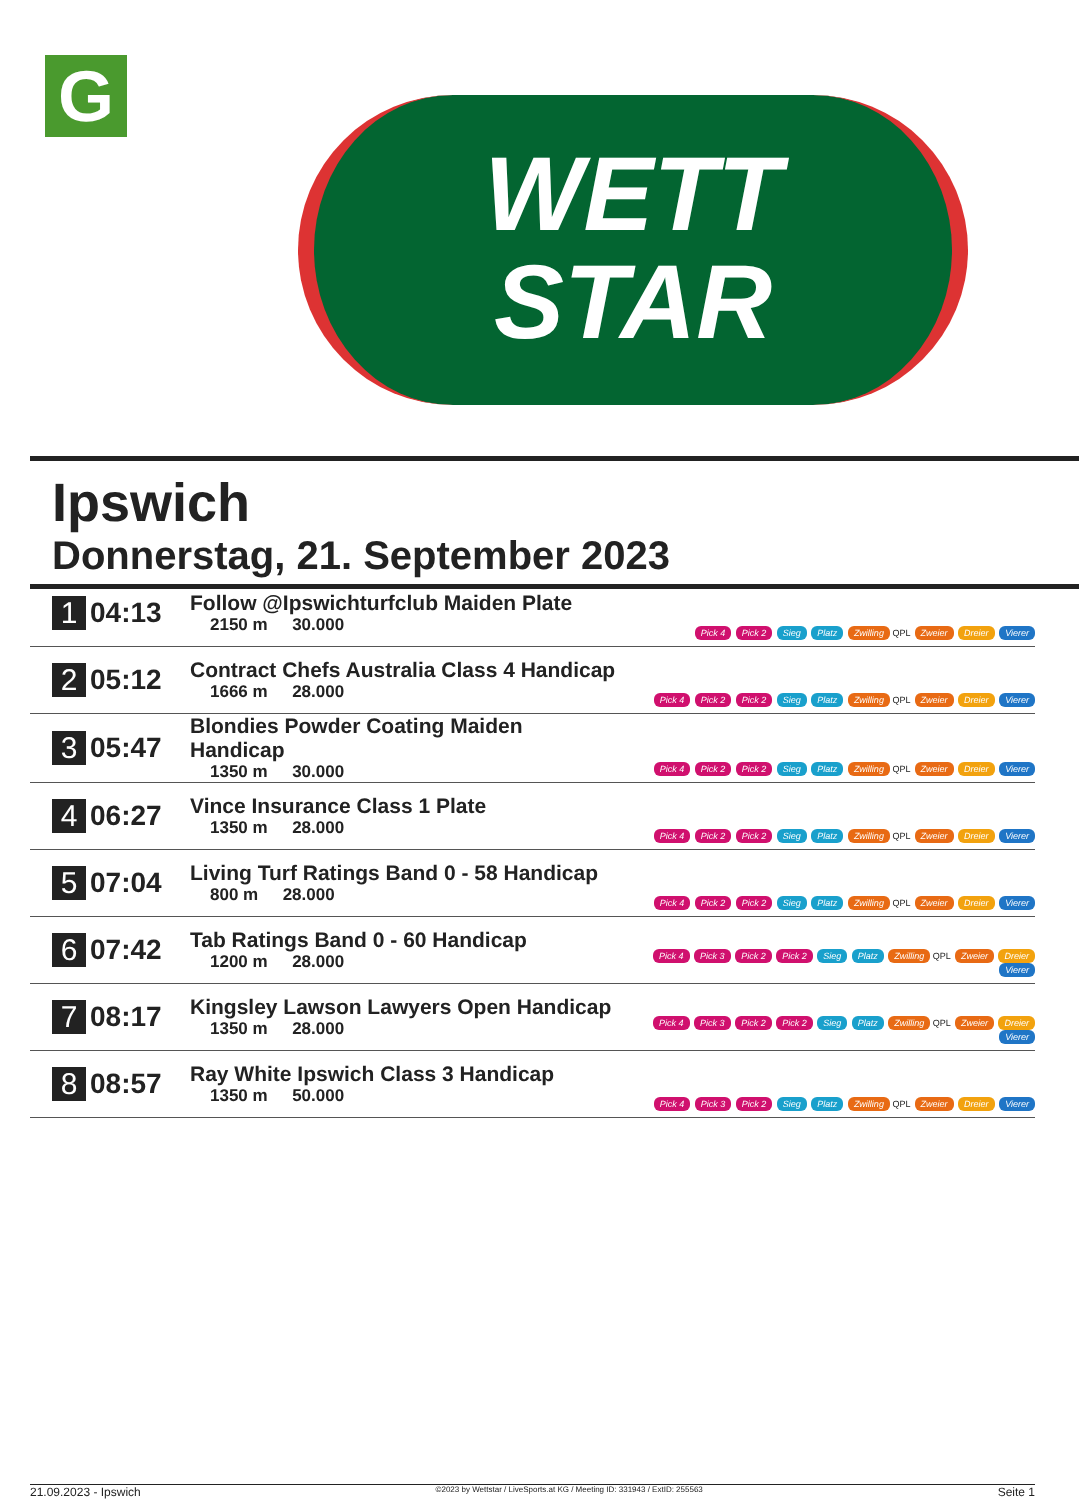G
WETT
STAR
Ipswich
Donnerstag, 21. September 2023
| 1 | 04:13 | Follow @Ipswichturfclub Maiden Plate 2150 m 30.000 | Pick 4 Pick 2 Sieg Platz Zwilling QPL Zweier Dreier Vierer |
| 2 | 05:12 | Contract Chefs Australia Class 4 Handicap 1666 m 28.000 | Pick 4 Pick 2 Pick 2 Sieg Platz Zwilling QPL Zweier Dreier Vierer |
| 3 | 05:47 | Blondies Powder Coating Maiden Handicap 1350 m 30.000 | Pick 4 Pick 2 Pick 2 Sieg Platz Zwilling QPL Zweier Dreier Vierer |
| 4 | 06:27 | Vince Insurance Class 1 Plate 1350 m 28.000 | Pick 4 Pick 2 Pick 2 Sieg Platz Zwilling QPL Zweier Dreier Vierer |
| 5 | 07:04 | Living Turf Ratings Band 0 - 58 Handicap 800 m 28.000 | Pick 4 Pick 2 Pick 2 Sieg Platz Zwilling QPL Zweier Dreier Vierer |
| 6 | 07:42 | Tab Ratings Band 0 - 60 Handicap 1200 m 28.000 | Pick 4 Pick 3 Pick 2 Pick 2 Sieg Platz Zwilling QPL Zweier Dreier Vierer |
| 7 | 08:17 | Kingsley Lawson Lawyers Open Handicap 1350 m 28.000 | Pick 4 Pick 3 Pick 2 Pick 2 Sieg Platz Zwilling QPL Zweier Dreier Vierer |
| 8 | 08:57 | Ray White Ipswich Class 3 Handicap 1350 m 50.000 | Pick 4 Pick 3 Pick 2 Sieg Platz Zwilling QPL Zweier Dreier Vierer |
21.09.2023 - Ipswich ©2023 by Wettstar / LiveSports.at KG / Meeting ID: 331943 / ExtID: 255563 Seite 1